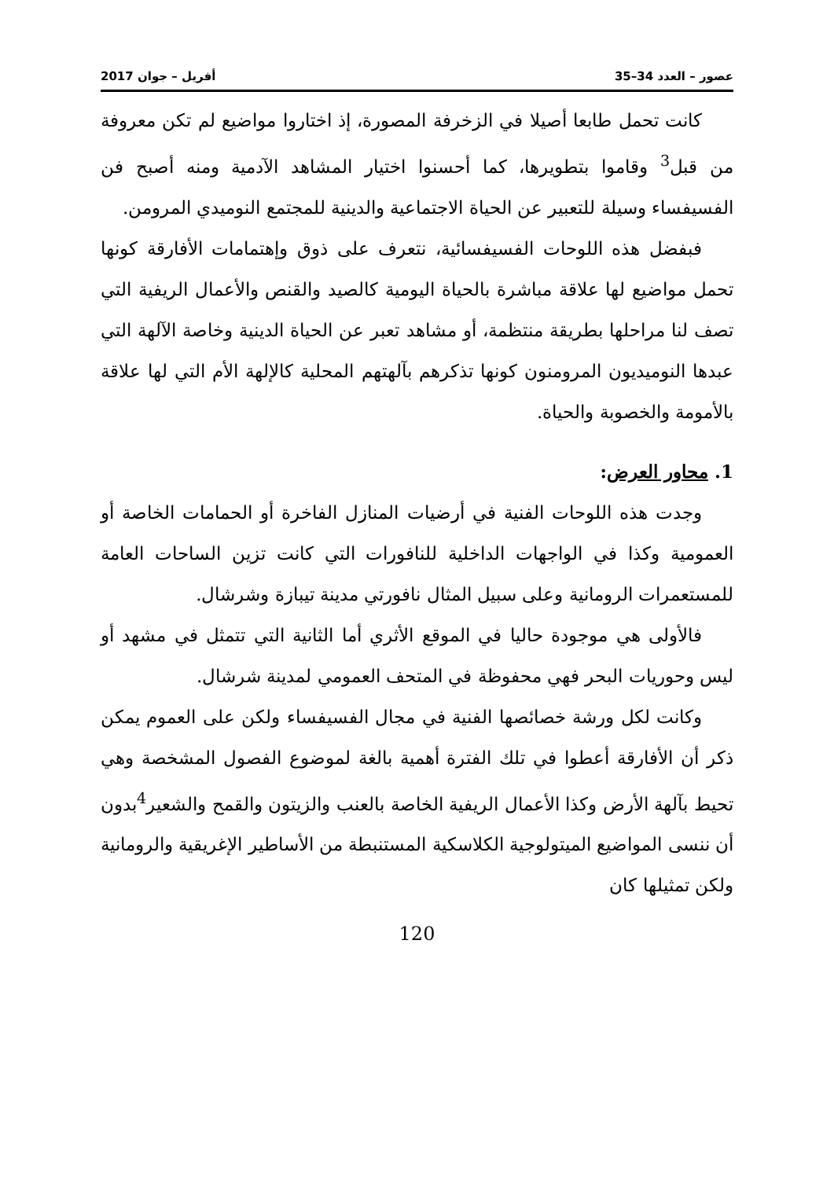عصور – العدد 34–35 أفريل – جوان 2017
كانت تحمل طابعا أصيلا في الزخرفة المصورة، إذ اختاروا مواضيع لم تكن معروفة من قبل<sup>3</sup> وقاموا بتطويرها، كما أحسنوا اختيار المشاهد الآدمية ومنه أصبح فن الفسيفساء وسيلة للتعبير عن الحياة الاجتماعية والدينية للمجتمع النوميدي المرومن.
فبفضل هذه اللوحات الفسيفسائية، نتعرف على ذوق وإهتمامات الأفارقة كونها تحمل مواضيع لها علاقة مباشرة بالحياة اليومية كالصيد والقنص والأعمال الريفية التي تصف لنا مراحلها بطريقة منتظمة، أو مشاهد تعبر عن الحياة الدينية وخاصة الآلهة التي عبدها النوميديون المرومنون كونها تذكرهم بآلهتهم المحلية كالإلهة الأم التي لها علاقة بالأمومة والخصوبة والحياة.
1. محاور العرض:
وجدت هذه اللوحات الفنية في أرضيات المنازل الفاخرة أو الحمامات الخاصة أو العمومية وكذا في الواجهات الداخلية للنافورات التي كانت تزين الساحات العامة للمستعمرات الرومانية وعلى سبيل المثال نافورتي مدينة تيبازة وشرشال.
فالأولى هي موجودة حاليا في الموقع الأثري أما الثانية التي تتمثل في مشهد أو ليس وحوريات البحر فهي محفوظة في المتحف العمومي لمدينة شرشال.
وكانت لكل ورشة خصائصها الفنية في مجال الفسيفساء ولكن على العموم يمكن ذكر أن الأفارقة أعطوا في تلك الفترة أهمية بالغة لموضوع الفصول المشخصة وهي تحيط بآلهة الأرض وكذا الأعمال الريفية الخاصة بالعنب والزيتون والقمح والشعير<sup>4</sup>بدون أن ننسى المواضيع الميتولوجية الكلاسكية المستنبطة من الأساطير الإغريقية والرومانية ولكن تمثيلها كان
120